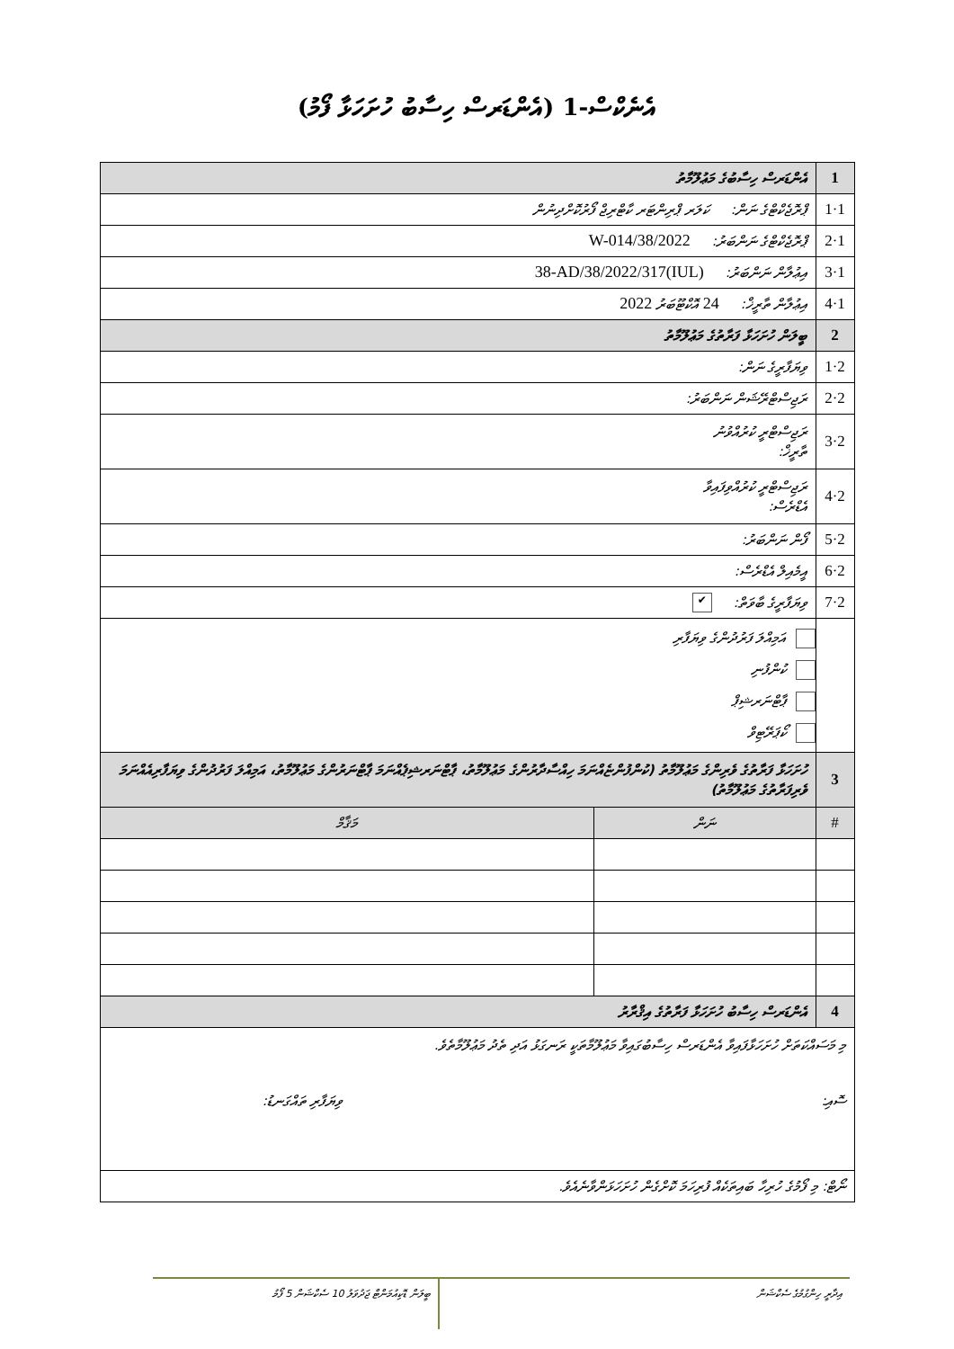އެނެކްސް-1 (އެންޑަރސް ހިސާބު ހުށަހަޅާ ފޯމު)
| 1 | އެންޑަރސް ހިސާބުގެ މަޢުލޫމާތު | |
| 1·1 | ޕްރޮޖެކްޓްގެ ނަން: ކަލަރ ޕްރިންޓަރ ކާޓްރިޖް ފޯރުކޮށްދިނުން | |
| 1·2 | ޕްރޮޖެކްޓްގެ ނަންބަރު: 38/2022/W-014 | |
| 1·3 | އިޢުލާން ނަންބަރު: (IUL)38-AD/38/2022/317 | |
| 1·4 | އިޢުލާން ތާރީޚް: 24 އޮކްޓޫބަރު 2022 | |
| 2 | ބީލަން ހުށަހަޅާ ފަރާތުގެ މަޢުލޫމާތު | |
| 2·1 | ވިޔަފާރީގެ ނަން: | |
| 2·2 | ރަޖިސްޓްރޭޝަން ނަންބަރު: | |
| 2·3 | ރަޖިސްޓްރީ ކުރުއްވުނު ތާރީޚް: | |
| 2·4 | ރަޖިސްޓްރީ ކުރުއްވިފައިވާ އެޑްރެސް: | |
| 2·5 | ފޯން ނަންބަރު: | |
| 2·6 | އީމެއިލް އެޑްރެސް: | |
| 2·7 | ވިޔަފާރީގެ ބާވަތް: ✔ | |
| | އަމިއްލަ ފަރުދުންގެ ވިޔަފާރި ކުންފުނި ޕާޓްނަރޝިޕް ކޯޕަރޭޓިވް | |
| 3 | ހުށަހަޅާ ފަރާތުގެ ވެރިންގެ މަޢުލޫމާތު (ކުންފުންޏެއްނަމަ ހިއްސާދާރުންގެ މަޢުލޫމާތު، ޕާޓްނަރޝިޕެއްނަމަ ޕާޓްނަރުންގެ މަޢުލޫމާތު، އަމިއްލަ ފަރުދުންގެ ވިޔަފާރިއެއްނަމަ ވެރިފަރާތުގެ މަޢުލޫމާތު) | |
| # | ނަން | މަޤާމް |
| 4 | އެންޑަރސް ހިސާބު ހުށަހަޅާ ފަރާތުގެ އިޤްރާރު | |
| މި މަސައްކަތަށް ހުށަހަޅާފައިވާ އެންޑަރސް ހިސާބުގައިވާ މަޢުލޫމާތަކީ ރަނގަޅު އަދި ތެދު މަޢުލޫމާތެވެ. ސޮއި: ވިޔަފާރި ތައްގަނޑު: | | |
| ނޯޓް: މި ފޯމުގެ ހުރިހާ ބައިތަކެއް ފުރިހަމަ ކޮށްގެން ހުށަހަޅަންވާނެއެވެ. | | |
އިދާރީ ހިންގުމުގެ ސެކްޝަން
ބީލަން ޑޮކިއުމަންޓް ޖަދުވަލު 10 ސެކްޝަން 5 ފޯމު